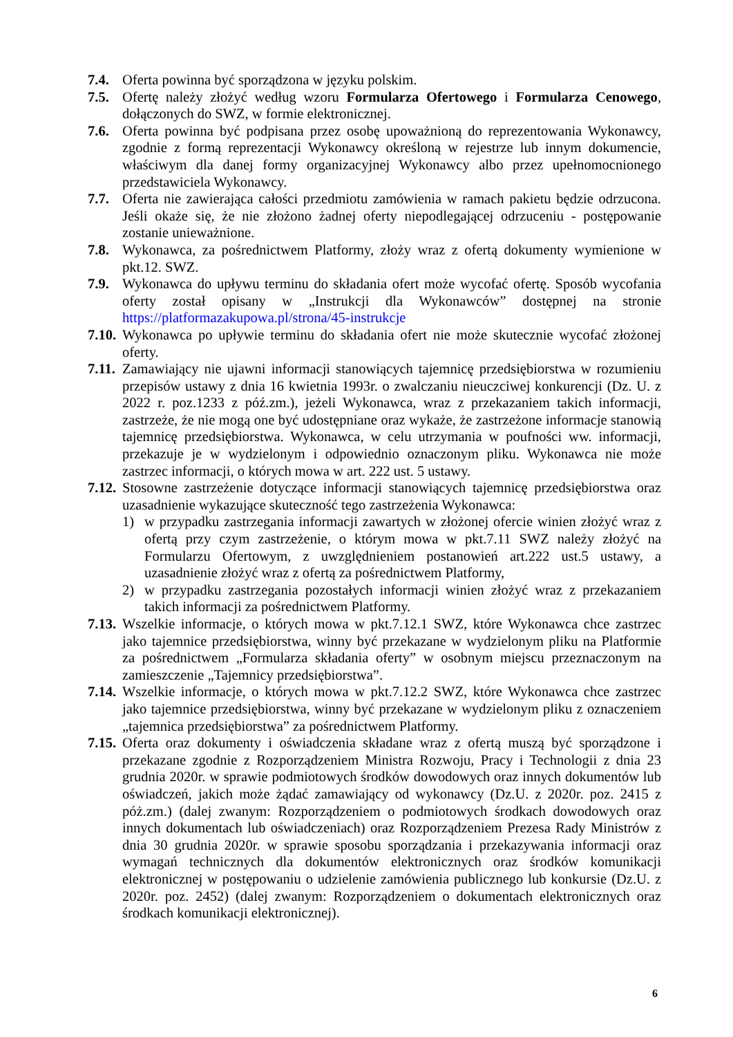7.4. Oferta powinna być sporządzona w języku polskim.
7.5. Ofertę należy złożyć według wzoru Formularza Ofertowego i Formularza Cenowego, dołączonych do SWZ, w formie elektronicznej.
7.6. Oferta powinna być podpisana przez osobę upoważnioną do reprezentowania Wykonawcy, zgodnie z formą reprezentacji Wykonawcy określoną w rejestrze lub innym dokumencie, właściwym dla danej formy organizacyjnej Wykonawcy albo przez upełnomocnionego przedstawiciela Wykonawcy.
7.7. Oferta nie zawierająca całości przedmiotu zamówienia w ramach pakietu będzie odrzucona. Jeśli okaże się, że nie złożono żadnej oferty niepodlegającej odrzuceniu - postępowanie zostanie unieważnione.
7.8. Wykonawca, za pośrednictwem Platformy, złoży wraz z ofertą dokumenty wymienione w pkt.12. SWZ.
7.9. Wykonawca do upływu terminu do składania ofert może wycofać ofertę. Sposób wycofania oferty został opisany w „Instrukcji dla Wykonawców” dostępnej na stronie https://platformazakupowa.pl/strona/45-instrukcje
7.10.
Wykonawca po upływie terminu do składania ofert nie może skutecznie wycofać złożonej oferty.
7.11.
Zamawiający nie ujawni informacji stanowiących tajemnicę przedsiębiorstwa w rozumieniu przepisów ustawy z dnia 16 kwietnia 1993r. o zwalczaniu nieuczciwej konkurencji (Dz. U. z 2022 r. poz.1233 z póź.zm.), jeżeli Wykonawca, wraz z przekazaniem takich informacji, zastrzeże, że nie mogą one być udostępniane oraz wykaże, że zastrzeżone informacje stanowią tajemnicę przedsiębiorstwa. Wykonawca, w celu utrzymania w poufności ww. informacji, przekazuje je w wydzielonym i odpowiednio oznaczonym pliku. Wykonawca nie może zastrzec informacji, o których mowa w art. 222 ust. 5 ustawy.
7.12.
Stosowne zastrzeżenie dotyczące informacji stanowiących tajemnicę przedsiębiorstwa oraz uzasadnienie wykazujące skuteczność tego zastrzeżenia Wykonawca:
1) w przypadku zastrzegania informacji zawartych w złożonej ofercie winien złożyć wraz z ofertą przy czym zastrzeżenie, o którym mowa w pkt.7.11 SWZ należy złożyć na Formularzu Ofertowym, z uwzględnieniem postanowień art.222 ust.5 ustawy, a uzasadnienie złożyć wraz z ofertą za pośrednictwem Platformy,
2) w przypadku zastrzegania pozostałych informacji winien złożyć wraz z przekazaniem takich informacji za pośrednictwem Platformy.
7.13.
Wszelkie informacje, o których mowa w pkt.7.12.1 SWZ, które Wykonawca chce zastrzec jako tajemnice przedsiębiorstwa, winny być przekazane w wydzielonym pliku na Platformie za pośrednictwem „Formularza składania oferty” w osobnym miejscu przeznaczonym na zamieszczenie „Tajemnicy przedsiębiorstwa”.
7.14.
Wszelkie informacje, o których mowa w pkt.7.12.2 SWZ, które Wykonawca chce zastrzec jako tajemnice przedsiębiorstwa, winny być przekazane w wydzielonym pliku z oznaczeniem „tajemnica przedsiębiorstwa” za pośrednictwem Platformy.
7.15.
Oferta oraz dokumenty i oświadczenia składane wraz z ofertą muszą być sporządzone i przekazane zgodnie z Rozporządzeniem Ministra Rozwoju, Pracy i Technologii z dnia 23 grudnia 2020r. w sprawie podmiotowych środków dowodowych oraz innych dokumentów lub oświadczeń, jakich może żądać zamawiający od wykonawcy (Dz.U. z 2020r. poz. 2415 z póż.zm.) (dalej zwanym: Rozporządzeniem o podmiotowych środkach dowodowych oraz innych dokumentach lub oświadczeniach) oraz Rozporządzeniem Prezesa Rady Ministrów z dnia 30 grudnia 2020r. w sprawie sposobu sporządzania i przekazywania informacji oraz wymagań technicznych dla dokumentów elektronicznych oraz środków komunikacji elektronicznej w postępowaniu o udzielenie zamówienia publicznego lub konkursie (Dz.U. z 2020r. poz. 2452) (dalej zwanym: Rozporządzeniem o dokumentach elektronicznych oraz środkach komunikacji elektronicznej).
6